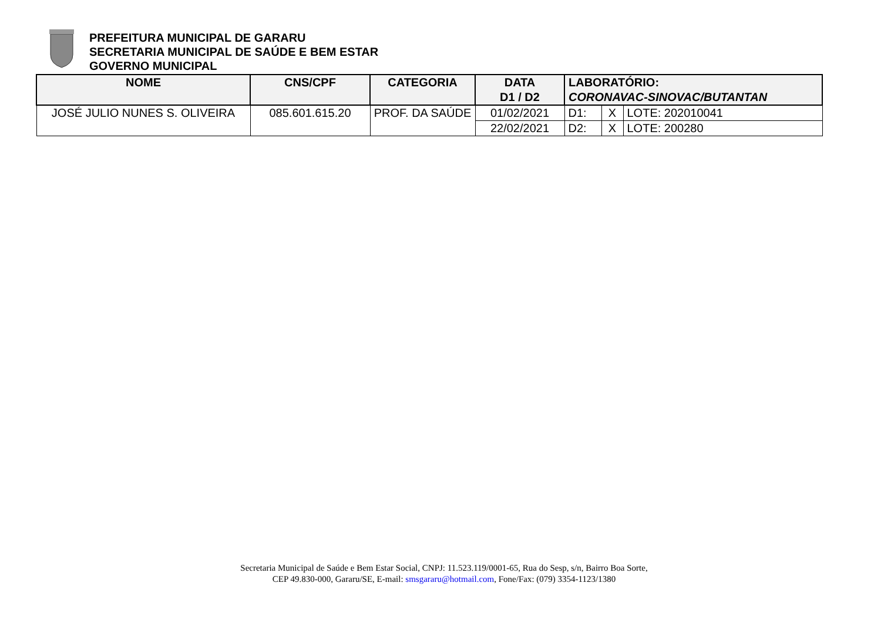PREFEITURA MUNICIPAL DE GARARU
SECRETARIA MUNICIPAL DE SAÚDE E BEM ESTAR
GOVERNO MUNICIPAL
| NOME | CNS/CPF | CATEGORIA | DATA D1 / D2 | LABORATÓRIO: CORONAVAC-SINOVAC/BUTANTAN | | |
| --- | --- | --- | --- | --- | --- | --- |
| JOSÉ JULIO NUNES S. OLIVEIRA | 085.601.615.20 | PROF. DA SAÚDE | 01/02/2021 | D1: | X | LOTE: 202010041 |
| | | | 22/02/2021 | D2: | X | LOTE: 200280 |
Secretaria Municipal de Saúde e Bem Estar Social, CNPJ: 11.523.119/0001-65, Rua do Sesp, s/n, Bairro Boa Sorte,
CEP 49.830-000, Gararu/SE, E-mail: smsgararu@hotmail.com, Fone/Fax: (079) 3354-1123/1380